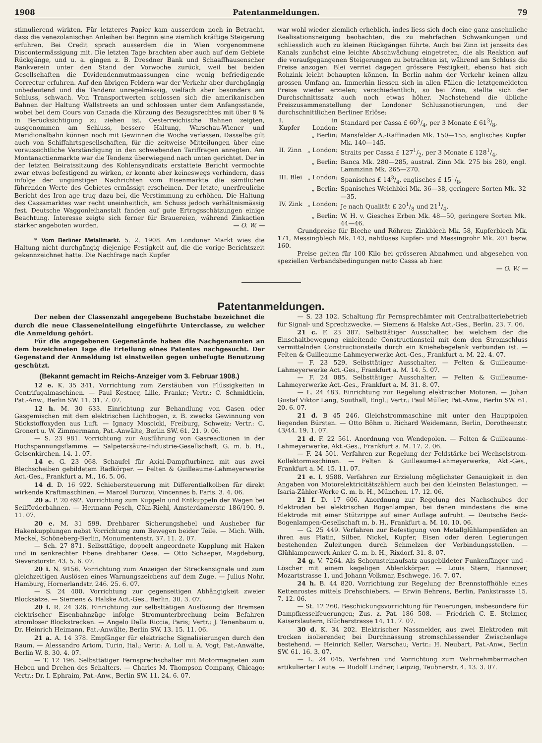1908 Patentanmeldungen. 79
stimulierend wirkten. Für letzteres Papier kam ausserdem noch in Betracht, dass die venezolanischen Anleihen bei Beginn eine ziemlich kräftige Steigerung erfuhren. Bei Credit sprach ausserdem die in Wien vorgenommene Discontermässigung mit. Die letzten Tage brachten aber auch auf dem Gebiete Rückgänge, und u. a. gingen z. B. Dresdner Bank und Schaaffhausenscher Bankverein unter den Stand der Vorwoche zurück, weil bei beiden Gesellschaften die Dividendenmutmaassungen eine wenig befriedigende Correctur erfuhren. Auf den übrigen Feldern war der Verkehr aber durchgängig unbedeutend und die Tendenz unregelmässig, vielfach aber besonders am Schluss, schwach. Von Transportwerten schlossen sich die amerikanischen Bahnen der Haltung Wallstreets an und schlossen unter dem Anfangsstande, wobei bei dem Cours von Canada die Kürzung des Bezugsrechtes mit über 8 % in Berücksichtigung zu ziehen ist. Oesterreichische Bahnen zeigten, ausgenommen am Schluss, bessere Haltung, Warschau-Wiener und Meridionalbahn können noch mit Gewinnen die Woche verlassen. Dasselbe gilt auch von Schiffahrtsgesellschaften, für die zeitweise Mitteilungen über eine voraussichtliche Verständigung in den schwebenden Tariffragen anregten. Am Montanactienmarkte war die Tendenz überwiegend nach unten gerichtet. Der in der letzten Beiratssitzung des Kohlensyndicats erstattete Bericht vermochte zwar etwas befestigend zu wirken, er konnte aber keineswegs verhindern, dass infolge der ungünstigen Nachrichten vom Eisenmarkte die sämtlichen führenden Werte des Gebietes ermässigt erscheinen. Der letzte, unerfreuliche Bericht des Iron age trug dazu bei, die Verstimmung zu erhöhen. Die Haltung des Cassamarktes war recht uneinheitlich, am Schuss jedoch verhältnismässig fest. Deutsche Waggonleihanstalt fanden auf gute Ertragsschätzungen einige Beachtung. Interesse zeigte sich ferner für Brauereien, während Zinkactien stärker angeboten wurden. — O. W. —
* Vom Berliner Metallmarkt. 5. 2. 1908. Am Londoner Markt wies die Haltung nicht durchgängig diejenige Festigkeit auf, die die vorige Berichtszeit gekennzeichnet hatte. Die Nachfrage nach Kupfer
war wohl wieder ziemlich erheblich, indes liess sich doch eine ganz ansehnliche Realisationsneigung beobachten, die zu mehrfachen Schwankungen und schliesslich auch zu kleinen Rückgängen führte. Auch bei Zinn ist jenseits des Kanals zunächst eine leichte Abschwächung eingetreten, die als Reaktion auf die voraufgegangenen Steigerungen zu betrachten ist, während am Schluss die Preise anzogen. Blei verriet dagegen grössere Festigkeit, ebenso hat sich Rohzink leicht behaupten können. In Berlin nahm der Verkehr keinen allzu grossen Umfang an. Immerhin liessen sich in allen Fällen die letztgemeldeten Preise wieder erzielen; verschiedentlich, so bei Zinn, stellte sich der Durchschnittssatz auch noch etwas höher. Nachstehend die übliche Preiszusammenstellung der Londoner Schlussnotierungen, und der durchschnittlichen Berliner Erlöse:
| I. Kupfer | in London: | Standard per Cassa £ 603/4, per 3 Monate £ 613/8, |
| | „ Berlin: | Mansfelder A.-Raffinaden Mk. 150—155, englisches Kupfer Mk. 140—145. |
| II. Zinn | „ London: | Straits per Cassa £ 1271/2, per 3 Monate £ 1281/4, |
| | „ Berlin: | Banca Mk. 280—285, austral. Zinn Mk. 275 bis 280, engl. Lammzinn Mk. 265—270. |
| III. Blei | „ London: | Spanisches £ 143/4, englisches £ 151/8, |
| | „ Berlin: | Spanisches Weichblei Mk. 36—38, geringere Sorten Mk. 32—35. |
| IV. Zink | „ London: | Je nach Qualität £ 201/8 und 211/4, |
| | „ Berlin: | W. H. v. Giesches Erben Mk. 48—50, geringere Sorten Mk. 44—46. |
Grundpreise für Bleche und Röhren: Zinkblech Mk. 58, Kupferblech Mk. 171, Messingblech Mk. 143, nahtloses Kupfer- und Messingrohr Mk. 201 bezw. 160.
Preise gelten für 100 Kilo bei grösseren Abnahmen und abgesehen von speziellen Verbandsbedingungen netto Cassa ab hier.
— O. W. —
Patentanmeldungen.
Der neben der Classenzahl angegebene Buchstabe bezeichnet die durch die neue Classeneinteilung eingeführte Unterclasse, zu welcher die Anmeldung gehört.
Für die angegebenen Gegenstände haben die Nachgenannten an dem bezeichneten Tage die Erteilung eines Patentes nachgesucht. Der Gegenstand der Anmeldung ist einstweilen gegen unbefugte Benutzung geschützt.
(Bekannt gemacht im Reichs-Anzeiger vom 3. Februar 1908.)
12 e. K. 35 341. Vorrichtung zum Zerstäuben von Flüssigkeiten in Centrifugalmaschinen. — Paul Kestner, Lille, Frankr.; Vertr.: C. Schmidtlein, Pat.-Anw., Berlin SW. 11. 31. 7. 07.
12 h. M. 30 633. Einrichtung zur Behandlung von Gasen oder Gasgemischen mit dem elektrischen Lichtbogen, z. B. zwecks Gewinnung von Stickstoffoxyden aus Luft. — Ignacy Moscicki, Freiburg, Schweiz; Vertr.: C. Gronert u. W. Zimmermann, Pat.-Anwälte, Berlin SW. 61. 21. 9. 06.
— S. 23 981. Vorrichtung zur Ausführung von Gasreactionen in der Hochspannungsflamme. — Salpetersäure-Industrie-Gesellschaft, G. m. b. H., Gelsenkirchen. 14. 1. 07.
14 e. G. 23 068. Schaufel für Axial-Dampfturbinen mit aus zwei Blechscheiben gebildetem Radkörper. — Felten & Guilleaume-Lahmeyerwerke Act.-Ges., Frankfurt a. M., 16. 5. 06.
14 d. D. 16 922. Schiebersteuerung mit Differentialkolben für direkt wirkende Kraftmaschinen. — Marcel Durozoi, Vincennes b. Paris. 3. 4. 06.
20 a. P. 20 692. Vorrichtung zum Kuppeln und Entkuppeln der Wagen bei Seilförderbahnen. — Hermann Pesch, Cöln-Riehl, Amsterdamerstr. 186/190. 9. 11. 07.
20 e. M. 31 599. Drehbarer Sicherungshebel und Ausheber für Hakenkupplungen nebst Vorrichtung zum Bewegen beider Teile. — Mich. Wilh. Meckel, Schöneberg-Berlin, Monumentenstr. 37. 11. 2. 07.
— Sch. 27 871. Selbsttätige, doppelt angeordnete Kupplung mit Haken und in senkrechter Ebene drehbarer Oese. — Otto Schaeper, Magdeburg, Sieverstorstr. 43. 5. 6. 07.
20 i. N. 9156. Vorrichtung zum Anzeigen der Streckensignale und zum gleichzeitigen Auslösen eines Warnungszeichens auf dem Zuge. — Julius Nohr, Hamburg, Hornerlandstr. 246. 25. 6. 07.
— S. 24 400. Vorrichtung zur gegenseitigen Abhängigkeit zweier Blocksätze. — Siemens & Halske Act.-Ges., Berlin. 30. 3. 07.
20 i. R. 24 326. Einrichtung zur selbsttätigen Auslösung der Bremsen elektrischer Eisenbahnzüge infolge Stromunterbrechung beim Befahren stromloser Blockstrecken. — Angelo Della Riccia, Paris; Vertr.: J. Tenenbaum u. Dr. Heinrich Heimann, Pat.-Anwälte, Berlin SW. 13. 15. 11. 06.
21 a. A. 14 378. Empfänger für elektrische Signalisierungen durch den Raum. — Alessandro Artom, Turin, Ital.; Vertr.: A. Loll u. A. Vogt, Pat.-Anwälte, Berlin W. 8. 30. 4. 07.
— T. 12 196. Selbsttätiger Fernsprechschalter mit Motormagneten zum Heben und Drehen des Schalters. — Charles M. Thompson Company, Chicago; Vertr.: Dr. I. Ephraim, Pat.-Anw., Berlin SW. 11. 24. 6. 07.
— S. 23 102. Schaltung für Fernsprechämter mit Centralbatteriebetrieb für Signal- und Sprechzwecke. — Siemens & Halske Act.-Ges., Berlin. 23. 7. 06.
21 c. F. 23 387. Selbsttätiger Ausschalter, bei welchem der die Einschaltbewegung einleitende Constructionsteil mit dem den Stromschluss vermittelnden Constructionsteile durch ein Kniehebegelenk verbunden ist. — Felten & Guilleaume-Lahmeyerwerke Act.-Ges., Frankfurt a. M. 22. 4. 07.
— F. 23 529. Selbsttätiger Ausschalter. — Felten & Guilleaume-Lahmeyerwerke Act.-Ges., Frankfurt a. M. 14. 5. 07.
— F. 24 085. Selbsttätiger Ausschalter. — Felten & Guilleaume-Lahmeyerwerke Act.-Ges., Frankfurt a. M. 31. 8. 07.
— L. 24 483. Einrichtung zur Regelung elektrischer Motoren. — Johan Gustaf Viktor Lang, Southall, Engl.; Vertr.: Paul Müller, Pat.-Anw., Berlin SW. 61. 20. 6. 07.
21 d. B 45 246. Gleichstrommaschine mit unter den Hauptpolen liegenden Bürsten. — Otto Böhm u. Richard Weidemann, Berlin, Dorotheenstr. 43/44. 19. 1. 07.
21 d. F. 22 561. Anordnung von Wendepolen. — Felten & Guilleaume-Lahmeyerwerke, Akt.-Ges., Frankfurt a. M. 17. 2. 06.
— F. 24 501. Verfahren zur Regelung der Feldstärke bei Wechselstrom-Kollektormaschinen. — Felten & Guilleaume-Lahmeyerwerke, Akt.-Ges., Frankfurt a. M. 15. 11. 07.
21 e. I. 9588. Verfahren zur Erzielung möglichster Genauigkeit in den Angaben von Motorelektricitätszählern auch bei den kleinsten Belastungen. — Isaria-Zähler-Werke G. m. b. H., München. 17. 12. 06.
21 f. D. 17 606. Anordnung zur Regelung des Nachschubes der Elektroden bei elektrischen Bogenlampen, bei denen mindestens die eine Elektrode mit einer Stützrippe auf einer Auflage aufruht. — Deutsche Beck-Bogenlampen-Gesellschaft m. b. H., Frankfurt a. M. 10. 10. 06.
— G. 25 449. Verfahren zur Befestigung von Metallglühlampenfäden an ihren aus Platin, Silber, Nickel, Kupfer, Eisen oder deren Legierungen bestehenden Zuleitungen durch Schmelzen der Verbindungsstellen. — Glühlampenwerk Anker G. m. b. H., Rixdorf. 31. 8. 07.
24 g. V. 7264. Als Schornsteinaufsatz ausgebildeter Funkenfänger und -Löscher mit einem kegeligen Ablenkkörper. — Louis Stern, Hannover, Mozartstrasse 1, und Johann Volkmar, Eschwege. 16. 7. 07.
24 h. B. 44 820. Vorrichtung zur Regelung der Brennstoffhöhle eines Kettenrostes mittels Drehschiebers. — Erwin Behrens, Berlin, Pankstrasse 15. 7. 12. 06.
— St. 12 260. Beschickungsvorrichtung für Feuerungen, insbesondere für Dampfkesselfeuerungen; Zus. z. Pat. 186 508. — Friedrich C. E. Stelzner, Kaiserslautern, Blücherstrasse 14. 11. 7. 07.
30 d. K. 34 202. Elektrischer Nassmelder, aus zwei Elektroden mit trocken isolierender, bei Durchnässung stromschliessender Zwischenlage bestehend. — Heinrich Keller, Warschau; Vertr.: H. Neubart, Pat.-Anw., Berlin SW. 61. 16. 3. 07.
— L. 24 045. Verfahren und Vorrichtung zum Wahrnehmbarmachen artikulierter Laute. — Rudolf Lindner, Leipzig, Teubnerstr. 4. 13. 3. 07.